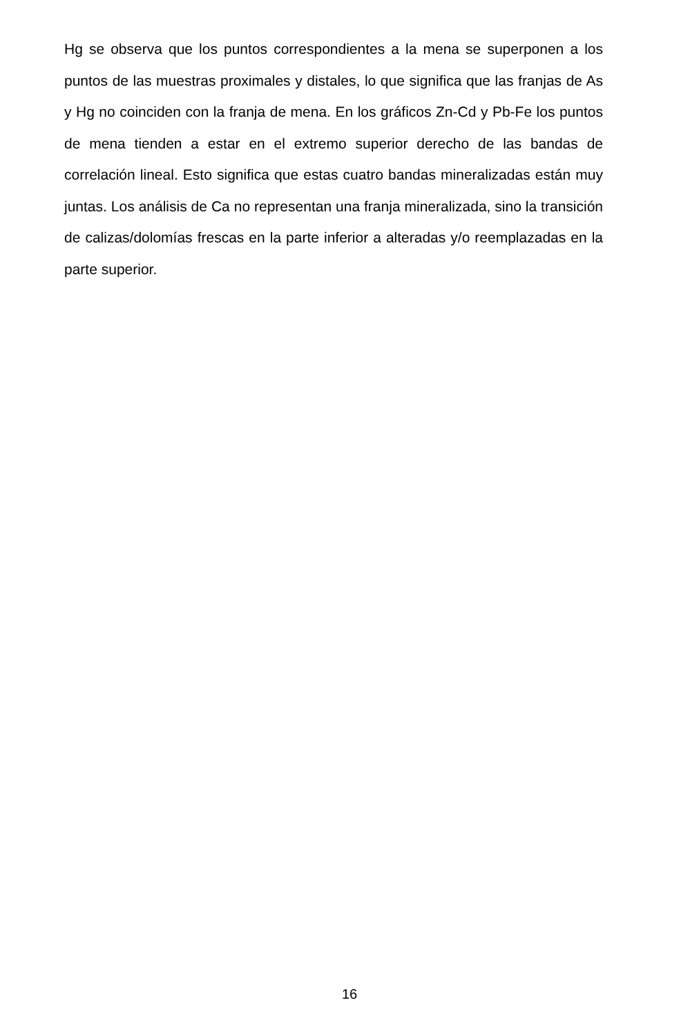Hg se observa que los puntos correspondientes a la mena se superponen a los puntos de las muestras proximales y distales, lo que significa que las franjas de As y Hg no coinciden con la franja de mena. En los gráficos Zn-Cd y Pb-Fe los puntos de mena tienden a estar en el extremo superior derecho de las bandas de correlación lineal. Esto significa que estas cuatro bandas mineralizadas están muy juntas. Los análisis de Ca no representan una franja mineralizada, sino la transición de calizas/dolomías frescas en la parte inferior a alteradas y/o reemplazadas en la parte superior.
16